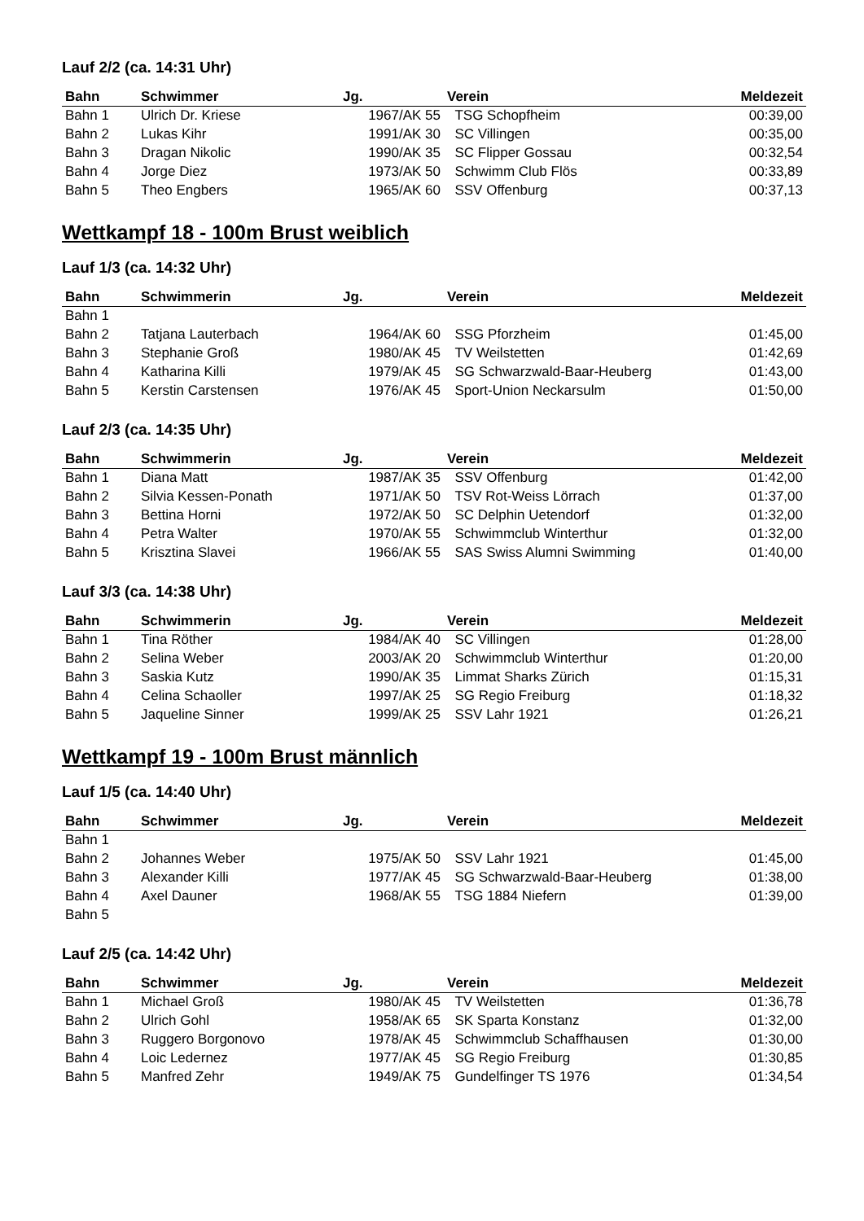Lauf 2/2 (ca. 14:31 Uhr)
| Bahn | Schwimmer | Jg. | Verein | Meldezeit |
| --- | --- | --- | --- | --- |
| Bahn 1 | Ulrich Dr. Kriese | 1967/AK 55 | TSG Schopfheim | 00:39,00 |
| Bahn 2 | Lukas Kihr | 1991/AK 30 | SC Villingen | 00:35,00 |
| Bahn 3 | Dragan Nikolic | 1990/AK 35 | SC Flipper Gossau | 00:32,54 |
| Bahn 4 | Jorge Diez | 1973/AK 50 | Schwimm Club Flös | 00:33,89 |
| Bahn 5 | Theo Engbers | 1965/AK 60 | SSV Offenburg | 00:37,13 |
Wettkampf 18 - 100m Brust weiblich
Lauf 1/3 (ca. 14:32 Uhr)
| Bahn | Schwimmerin | Jg. | Verein | Meldezeit |
| --- | --- | --- | --- | --- |
| Bahn 1 | | | | |
| Bahn 2 | Tatjana Lauterbach | 1964/AK 60 | SSG Pforzheim | 01:45,00 |
| Bahn 3 | Stephanie Groß | 1980/AK 45 | TV Weilstetten | 01:42,69 |
| Bahn 4 | Katharina Killi | 1979/AK 45 | SG Schwarzwald-Baar-Heuberg | 01:43,00 |
| Bahn 5 | Kerstin Carstensen | 1976/AK 45 | Sport-Union Neckarsulm | 01:50,00 |
Lauf 2/3 (ca. 14:35 Uhr)
| Bahn | Schwimmerin | Jg. | Verein | Meldezeit |
| --- | --- | --- | --- | --- |
| Bahn 1 | Diana Matt | 1987/AK 35 | SSV Offenburg | 01:42,00 |
| Bahn 2 | Silvia Kessen-Ponath | 1971/AK 50 | TSV Rot-Weiss Lörrach | 01:37,00 |
| Bahn 3 | Bettina Horni | 1972/AK 50 | SC Delphin Uetendorf | 01:32,00 |
| Bahn 4 | Petra Walter | 1970/AK 55 | Schwimmclub Winterthur | 01:32,00 |
| Bahn 5 | Krisztina Slavei | 1966/AK 55 | SAS Swiss Alumni Swimming | 01:40,00 |
Lauf 3/3 (ca. 14:38 Uhr)
| Bahn | Schwimmerin | Jg. | Verein | Meldezeit |
| --- | --- | --- | --- | --- |
| Bahn 1 | Tina Röther | 1984/AK 40 | SC Villingen | 01:28,00 |
| Bahn 2 | Selina Weber | 2003/AK 20 | Schwimmclub Winterthur | 01:20,00 |
| Bahn 3 | Saskia Kutz | 1990/AK 35 | Limmat Sharks Zürich | 01:15,31 |
| Bahn 4 | Celina Schaoller | 1997/AK 25 | SG Regio Freiburg | 01:18,32 |
| Bahn 5 | Jaqueline Sinner | 1999/AK 25 | SSV Lahr 1921 | 01:26,21 |
Wettkampf 19 - 100m Brust männlich
Lauf 1/5 (ca. 14:40 Uhr)
| Bahn | Schwimmer | Jg. | Verein | Meldezeit |
| --- | --- | --- | --- | --- |
| Bahn 1 | | | | |
| Bahn 2 | Johannes Weber | 1975/AK 50 | SSV Lahr 1921 | 01:45,00 |
| Bahn 3 | Alexander Killi | 1977/AK 45 | SG Schwarzwald-Baar-Heuberg | 01:38,00 |
| Bahn 4 | Axel Dauner | 1968/AK 55 | TSG 1884 Niefern | 01:39,00 |
| Bahn 5 | | | | |
Lauf 2/5 (ca. 14:42 Uhr)
| Bahn | Schwimmer | Jg. | Verein | Meldezeit |
| --- | --- | --- | --- | --- |
| Bahn 1 | Michael Groß | 1980/AK 45 | TV Weilstetten | 01:36,78 |
| Bahn 2 | Ulrich Gohl | 1958/AK 65 | SK Sparta Konstanz | 01:32,00 |
| Bahn 3 | Ruggero Borgonovo | 1978/AK 45 | Schwimmclub Schaffhausen | 01:30,00 |
| Bahn 4 | Loic Ledernez | 1977/AK 45 | SG Regio Freiburg | 01:30,85 |
| Bahn 5 | Manfred Zehr | 1949/AK 75 | Gundelfinger TS 1976 | 01:34,54 |